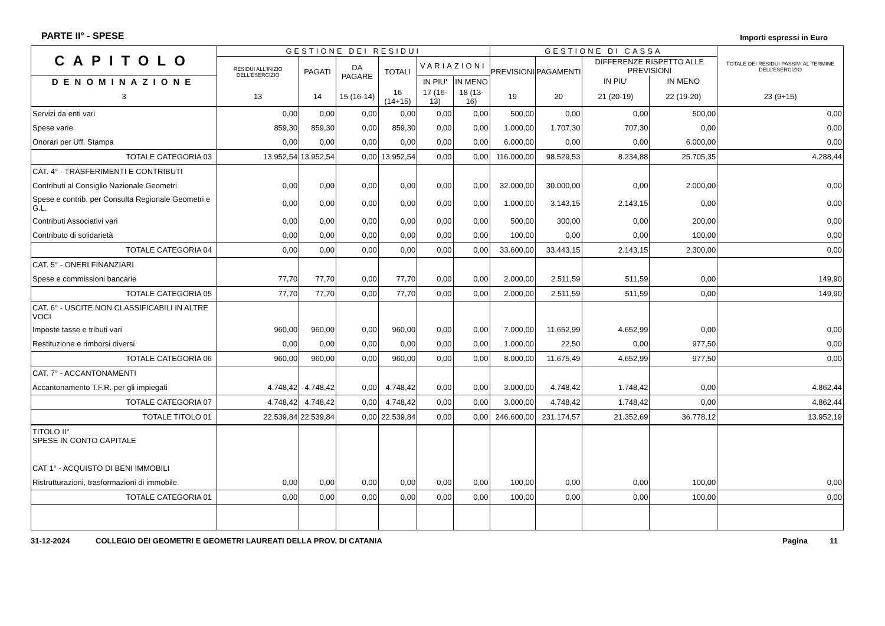PARTE II° - SPESE
Importi espressi in Euro
| CAPITOLO | GESTIONE DEI RESIDUI | | | | | | GESTIONE DI CASSA | | | | TOTALE DEI RESIDUI PASSIVI AL TERMINE DELL'ESERCIZIO |
| --- | --- | --- | --- | --- | --- | --- | --- | --- | --- | --- | --- |
| | RESIDUI ALL'INIZIO DELL'ESERCIZIO | PAGATI | DA PAGARE | TOTALI | VARIAZIONI | | PREVISIONI | PAGAMENTI | DIFFERENZE RISPETTO ALLE PREVISIONI | | |
| DENOMINAZIONE | | | | | IN PIU' | IN MENO | | | IN PIU' | IN MENO | |
| 3 | 13 | 14 | 15 (16-14) | 16 (14+15) | 17 (16-13) | 18 (13-16) | 19 | 20 | 21 (20-19) | 22 (19-20) | 23 (9+15) |
| Servizi da enti vari | 0,00 | 0,00 | 0,00 | 0,00 | 0,00 | 0,00 | 500,00 | 0,00 | 0,00 | 500,00 | 0,00 |
| Spese varie | 859,30 | 859,30 | 0,00 | 859,30 | 0,00 | 0,00 | 1.000,00 | 1.707,30 | 707,30 | 0,00 | 0,00 |
| Onorari per Uff. Stampa | 0,00 | 0,00 | 0,00 | 0,00 | 0,00 | 0,00 | 6.000,00 | 0,00 | 0,00 | 6.000,00 | 0,00 |
| TOTALE CATEGORIA 03 | 13.952,54 | 13.952,54 | 0,00 | 13.952,54 | 0,00 | 0,00 | 116.000,00 | 98.529,53 | 8.234,88 | 25.705,35 | 4.288,44 |
| CAT. 4° - TRASFERIMENTI E CONTRIBUTI | | | | | | | | | | | |
| Contributi al Consiglio Nazionale Geometri | 0,00 | 0,00 | 0,00 | 0,00 | 0,00 | 0,00 | 32.000,00 | 30.000,00 | 0,00 | 2.000,00 | 0,00 |
| Spese e contrib. per Consulta Regionale Geometri e G.L. | 0,00 | 0,00 | 0,00 | 0,00 | 0,00 | 0,00 | 1.000,00 | 3.143,15 | 2.143,15 | 0,00 | 0,00 |
| Contributi Associativi vari | 0,00 | 0,00 | 0,00 | 0,00 | 0,00 | 0,00 | 500,00 | 300,00 | 0,00 | 200,00 | 0,00 |
| Contributo di solidarietà | 0,00 | 0,00 | 0,00 | 0,00 | 0,00 | 0,00 | 100,00 | 0,00 | 0,00 | 100,00 | 0,00 |
| TOTALE CATEGORIA 04 | 0,00 | 0,00 | 0,00 | 0,00 | 0,00 | 0,00 | 33.600,00 | 33.443,15 | 2.143,15 | 2.300,00 | 0,00 |
| CAT. 5° - ONERI FINANZIARI | | | | | | | | | | | |
| Spese e commissioni bancarie | 77,70 | 77,70 | 0,00 | 77,70 | 0,00 | 0,00 | 2.000,00 | 2.511,59 | 511,59 | 0,00 | 149,90 |
| TOTALE CATEGORIA 05 | 77,70 | 77,70 | 0,00 | 77,70 | 0,00 | 0,00 | 2.000,00 | 2.511,59 | 511,59 | 0,00 | 149,90 |
| CAT. 6° - USCITE NON CLASSIFICABILI IN ALTRE VOCI | | | | | | | | | | | |
| Imposte tasse e tributi vari | 960,00 | 960,00 | 0,00 | 960,00 | 0,00 | 0,00 | 7.000,00 | 11.652,99 | 4.652,99 | 0,00 | 0,00 |
| Restituzione e rimborsi diversi | 0,00 | 0,00 | 0,00 | 0,00 | 0,00 | 0,00 | 1.000,00 | 22,50 | 0,00 | 977,50 | 0,00 |
| TOTALE CATEGORIA 06 | 960,00 | 960,00 | 0,00 | 960,00 | 0,00 | 0,00 | 8.000,00 | 11.675,49 | 4.652,99 | 977,50 | 0,00 |
| CAT. 7° - ACCANTONAMENTI | | | | | | | | | | | |
| Accantonamento T.F.R. per gli impiegati | 4.748,42 | 4.748,42 | 0,00 | 4.748,42 | 0,00 | 0,00 | 3.000,00 | 4.748,42 | 1.748,42 | 0,00 | 4.862,44 |
| TOTALE CATEGORIA 07 | 4.748,42 | 4.748,42 | 0,00 | 4.748,42 | 0,00 | 0,00 | 3.000,00 | 4.748,42 | 1.748,42 | 0,00 | 4.862,44 |
| TOTALE TITOLO 01 | 22.539,84 | 22.539,84 | 0,00 | 22.539,84 | 0,00 | 0,00 | 246.600,00 | 231.174,57 | 21.352,69 | 36.778,12 | 13.952,19 |
| TITOLO II° SPESE IN CONTO CAPITALE | | | | | | | | | | | |
| CAT 1° - ACQUISTO DI BENI IMMOBILI | | | | | | | | | | | |
| Ristrutturazioni, trasformazioni di immobile | 0,00 | 0,00 | 0,00 | 0,00 | 0,00 | 0,00 | 100,00 | 0,00 | 0,00 | 100,00 | 0,00 |
| TOTALE CATEGORIA 01 | 0,00 | 0,00 | 0,00 | 0,00 | 0,00 | 0,00 | 100,00 | 0,00 | 0,00 | 100,00 | 0,00 |
31-12-2024 COLLEGIO DEI GEOMETRI E GEOMETRI LAUREATI DELLA PROV. DI CATANIA Pagina 11